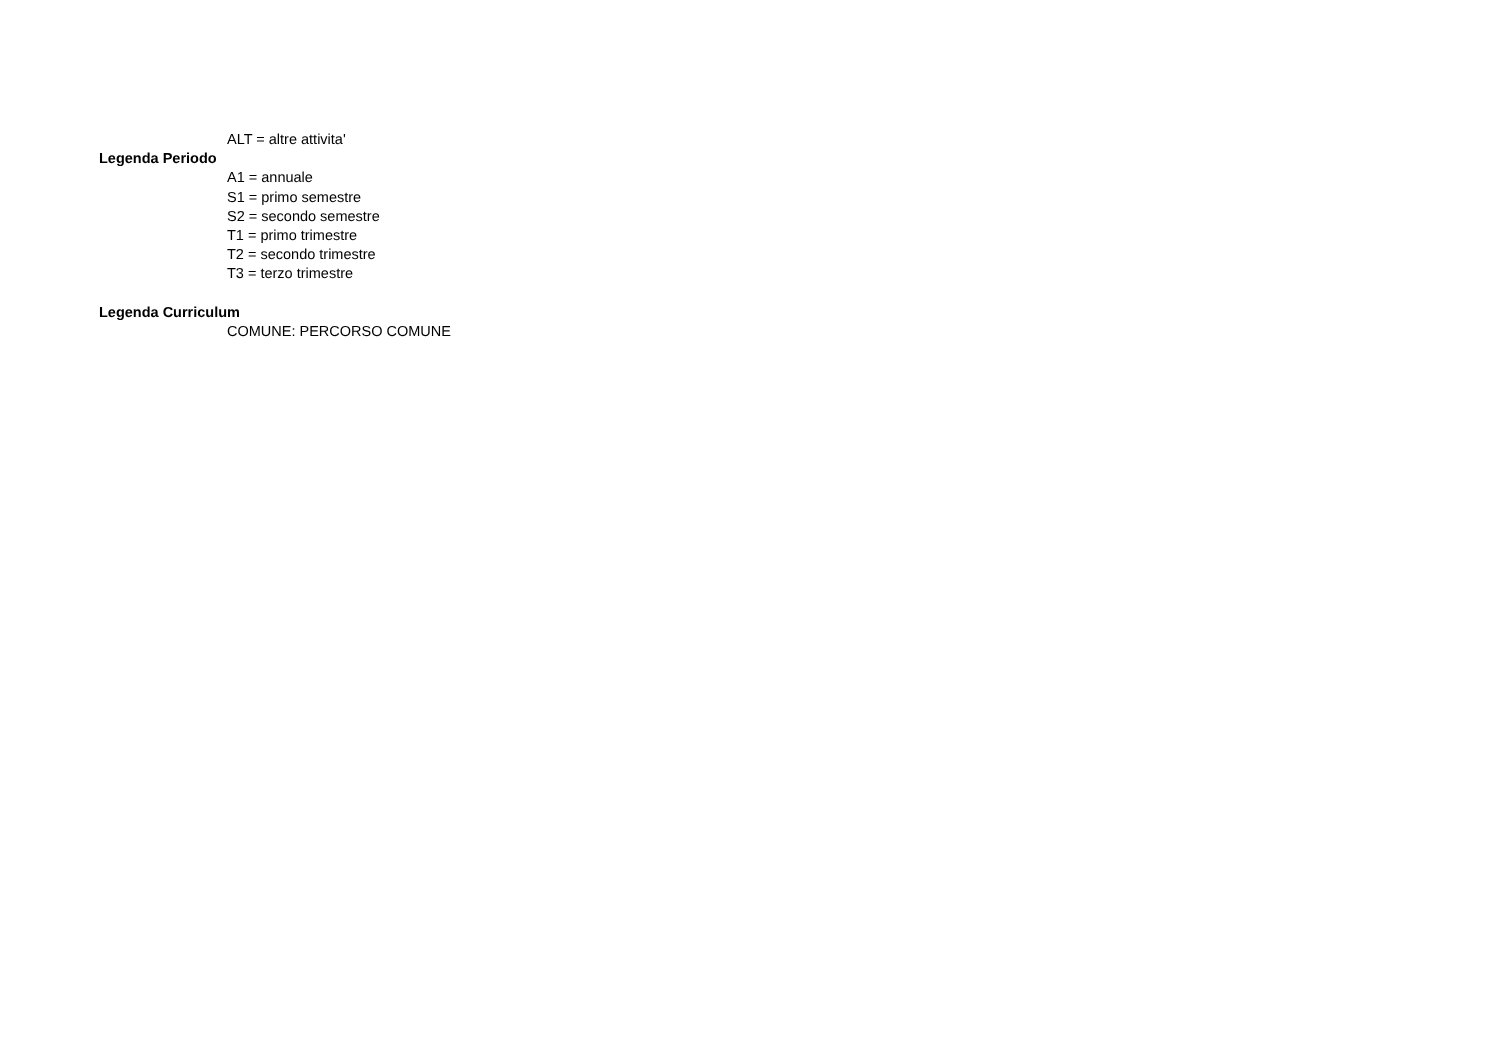ALT = altre attivita'
Legenda Periodo
A1 = annuale
S1 = primo semestre
S2 = secondo semestre
T1 = primo trimestre
T2 = secondo trimestre
T3 = terzo trimestre
Legenda Curriculum
COMUNE: PERCORSO COMUNE